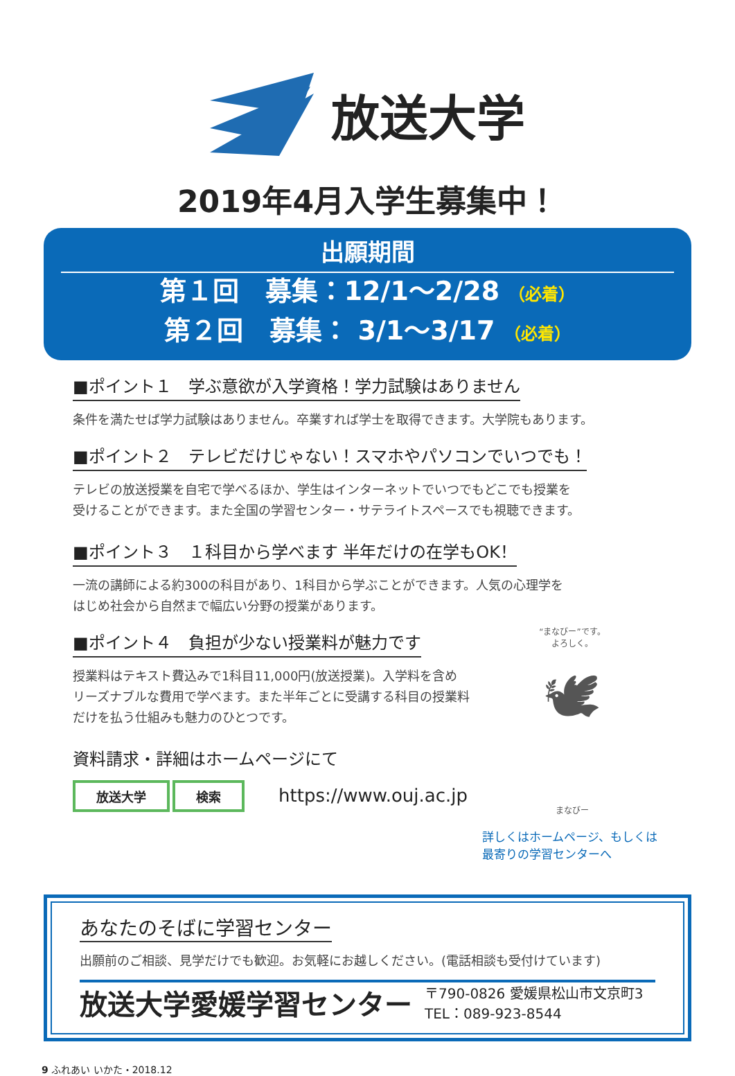放送大学
2019年4月入学生募集中！
出願期間
第１回　募集：12/1〜2/28 （必着）
第２回　募集： 3/1〜3/17 （必着）
■ポイント１　学ぶ意欲が入学資格！学力試験はありません
条件を満たせば学力試験はありません。卒業すれば学士を取得できます。大学院もあります。
■ポイント２　テレビだけじゃない！スマホやパソコンでいつでも！
テレビの放送授業を自宅で学べるほか、学生はインターネットでいつでもどこでも授業を
受けることができます。また全国の学習センター・サテライトスペースでも視聴できます。
■ポイント３　１科目から学べます 半年だけの在学もOK！
一流の講師による約300の科目があり、1科目から学ぶことができます。人気の心理学を
はじめ社会から自然まで幅広い分野の授業があります。
■ポイント４　負担が少ない授業料が魅力です
授業料はテキスト費込みで1科目11,000円(放送授業)。入学料を含め
リーズナブルな費用で学べます。また半年ごとに受講する科目の授業料
だけを払う仕組みも魅力のひとつです。
資料請求・詳細はホームページにて
放送大学 検索 https://www.ouj.ac.jp
“まなびー”です。
よろしく。
🕊
まなびー
詳しくはホームページ、もしくは
最寄りの学習センターへ
あなたのそばに学習センター
出願前のご相談、見学だけでも歓迎。お気軽にお越しください。(電話相談も受付けています)
放送大学愛媛学習センター 〒790-0826 愛媛県松山市文京町3
TEL：089-923-8544
9 ふれあい いかた・2018.12